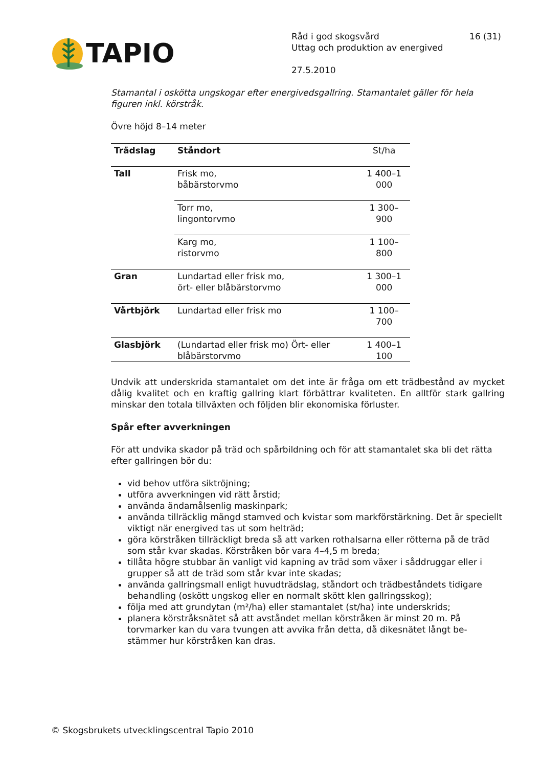TAPIO
Råd i god skogsvård 16 (31)
Uttag och produktion av energived
27.5.2010
Stamantal i oskötta ungskogar efter energivedsgallring. Stamantalet gäller för hela figuren inkl. körstråk.
Övre höjd 8–14 meter
| Trädslag | Ståndort | St/ha |
| --- | --- | --- |
| Tall | Frisk mo, båbärstorvmo | 1 400–1 000 |
| | Torr mo, lingontorvmo | 1 300–900 |
| | Karg mo, ristorvmo | 1 100–800 |
| Gran | Lundartad eller frisk mo, ört- eller blåbärstorvmo | 1 300–1 000 |
| Vårtbjörk | Lundartad eller frisk mo | 1 100–700 |
| Glasbjörk | (Lundartad eller frisk mo) Ört- eller blåbärstorvmo | 1 400–1 100 |
Undvik att underskrida stamantalet om det inte är fråga om ett trädbestånd av mycket dålig kvalitet och en kraftig gallring klart förbättrar kvaliteten. En alltför stark gallring minskar den totala tillväxten och följden blir ekonomiska förluster.
Spår efter avverkningen
För att undvika skador på träd och spårbildning och för att stamantalet ska bli det rätta efter gallringen bör du:
vid behov utföra siktröjning;
utföra avverkningen vid rätt årstid;
använda ändamålsenlig maskinpark;
använda tillräcklig mängd stamved och kvistar som markförstärkning. Det är speciellt viktigt när energived tas ut som helträd;
göra körstråken tillräckligt breda så att varken rothalsarna eller rötterna på de träd som står kvar skadas. Körstråken bör vara 4–4,5 m breda;
tillåta högre stubbar än vanligt vid kapning av träd som växer i såddruggar eller i grupper så att de träd som står kvar inte skadas;
använda gallringsmall enligt huvudträdslag, ståndort och trädbeståndets tidigare behandling (oskött ungskog eller en normalt skött klen gallringsskog);
följa med att grundytan (m²/ha) eller stamantalet (st/ha) inte underskrids;
planera körstråksnätet så att avståndet mellan körstråken är minst 20 m. På torvmarker kan du vara tvungen att avvika från detta, då dikesnätet långt be-stämmer hur körstråken kan dras.
© Skogsbrukets utvecklingscentral Tapio 2010